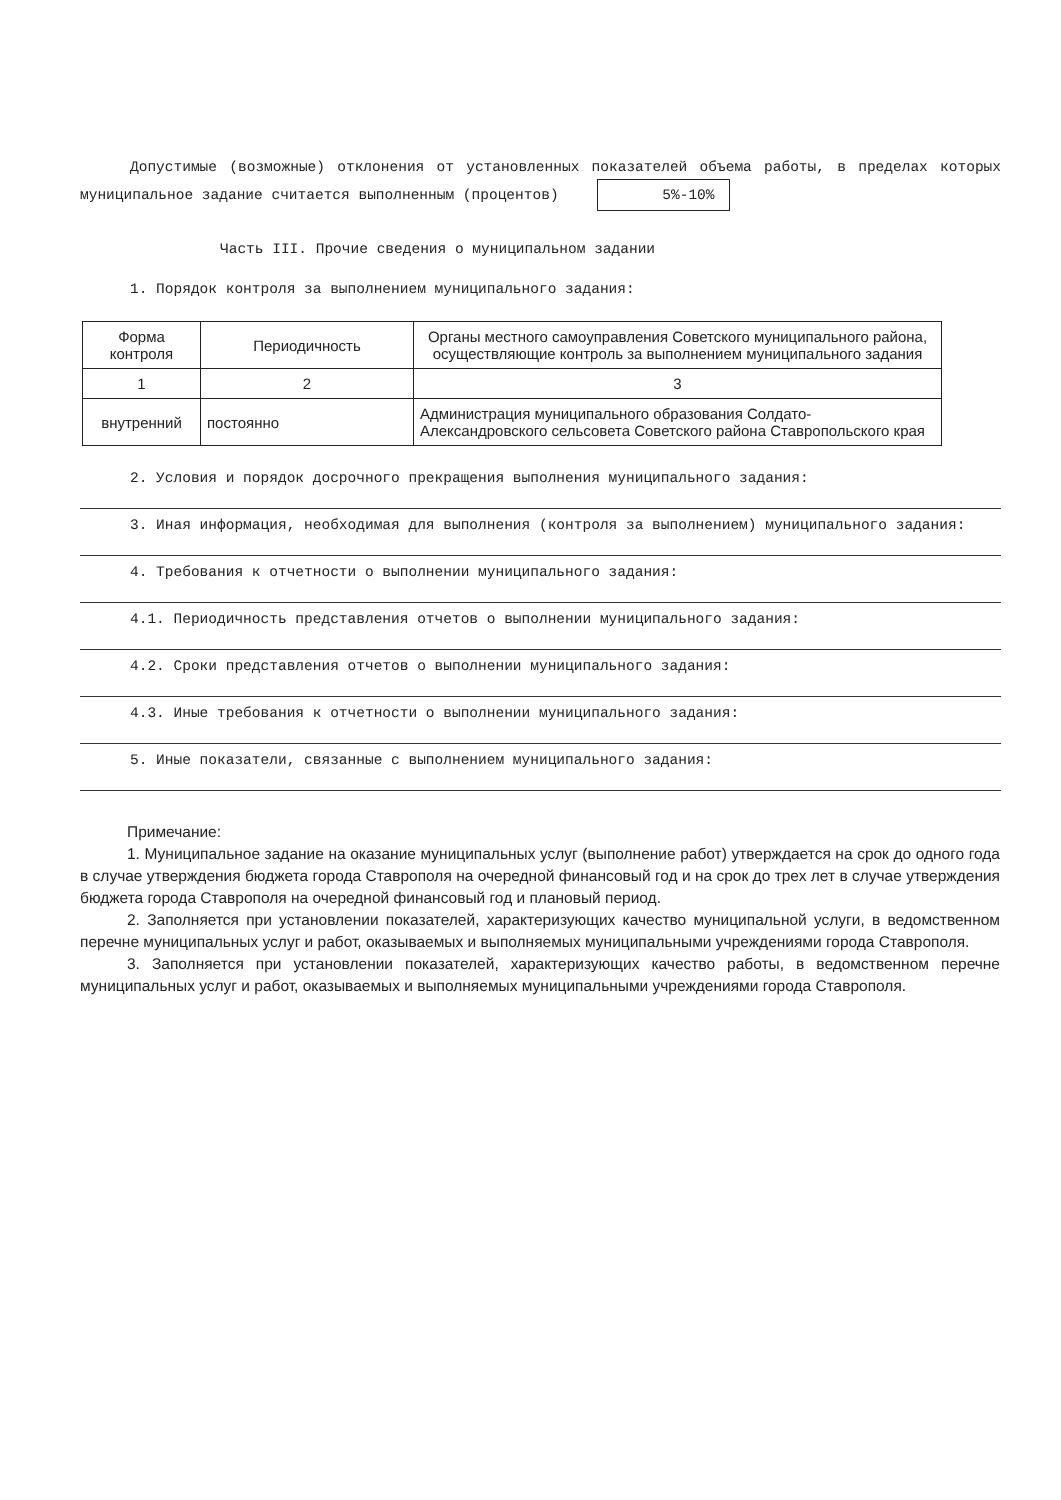Допустимые (возможные) отклонения от установленных показателей объема работы, в пределах которых муниципальное задание считается выполненным (процентов) 5%-10%
Часть III. Прочие сведения о муниципальном задании
1. Порядок контроля за выполнением муниципального задания:
| Форма контроля | Периодичность | Органы местного самоуправления Советского муниципального района, осуществляющие контроль за выполнением муниципального задания |
| --- | --- | --- |
| 1 | 2 | 3 |
| внутренний | постоянно | Администрация муниципального образования Солдато-Александровского сельсовета Советского района Ставропольского края |
2. Условия и порядок досрочного прекращения выполнения муниципального задания:
3. Иная информация, необходимая для выполнения (контроля за выполнением) муниципального задания:
4. Требования к отчетности о выполнении муниципального задания:
4.1. Периодичность представления отчетов о выполнении муниципального задания:
4.2. Сроки представления отчетов о выполнении муниципального задания:
4.3. Иные требования к отчетности о выполнении муниципального задания:
5. Иные показатели, связанные с выполнением муниципального задания:
Примечание:
1. Муниципальное задание на оказание муниципальных услуг (выполнение работ) утверждается на срок до одного года в случае утверждения бюджета города Ставрополя на очередной финансовый год и на срок до трех лет в случае утверждения бюджета города Ставрополя на очередной финансовый год и плановый период.
2. Заполняется при установлении показателей, характеризующих качество муниципальной услуги, в ведомственном перечне муниципальных услуг и работ, оказываемых и выполняемых муниципальными учреждениями города Ставрополя.
3. Заполняется при установлении показателей, характеризующих качество работы, в ведомственном перечне муниципальных услуг и работ, оказываемых и выполняемых муниципальными учреждениями города Ставрополя.